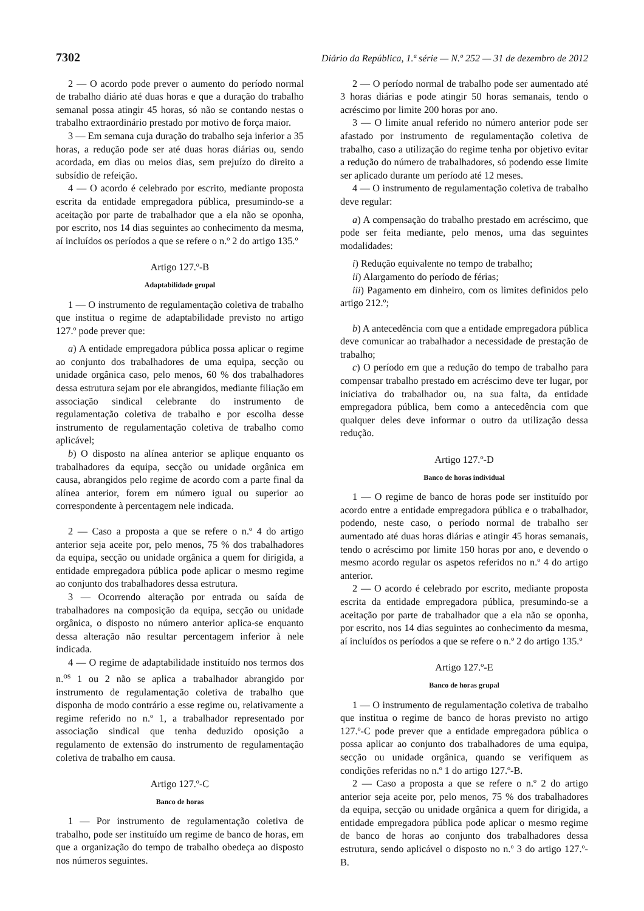7302 Diário da República, 1.ª série — N.º 252 — 31 de dezembro de 2012
2 — O acordo pode prever o aumento do período normal de trabalho diário até duas horas e que a duração do trabalho semanal possa atingir 45 horas, só não se contando nestas o trabalho extraordinário prestado por motivo de força maior.
3 — Em semana cuja duração do trabalho seja inferior a 35 horas, a redução pode ser até duas horas diárias ou, sendo acordada, em dias ou meios dias, sem prejuízo do direito a subsídio de refeição.
4 — O acordo é celebrado por escrito, mediante proposta escrita da entidade empregadora pública, presumindo-se a aceitação por parte de trabalhador que a ela não se oponha, por escrito, nos 14 dias seguintes ao conhecimento da mesma, aí incluídos os períodos a que se refere o n.º 2 do artigo 135.º
Artigo 127.º-B
Adaptabilidade grupal
1 — O instrumento de regulamentação coletiva de trabalho que institua o regime de adaptabilidade previsto no artigo 127.º pode prever que:
a) A entidade empregadora pública possa aplicar o regime ao conjunto dos trabalhadores de uma equipa, secção ou unidade orgânica caso, pelo menos, 60 % dos trabalhadores dessa estrutura sejam por ele abrangidos, mediante filiação em associação sindical celebrante do instrumento de regulamentação coletiva de trabalho e por escolha desse instrumento de regulamentação coletiva de trabalho como aplicável;
b) O disposto na alínea anterior se aplique enquanto os trabalhadores da equipa, secção ou unidade orgânica em causa, abrangidos pelo regime de acordo com a parte final da alínea anterior, forem em número igual ou superior ao correspondente à percentagem nele indicada.
2 — Caso a proposta a que se refere o n.º 4 do artigo anterior seja aceite por, pelo menos, 75 % dos trabalhadores da equipa, secção ou unidade orgânica a quem for dirigida, a entidade empregadora pública pode aplicar o mesmo regime ao conjunto dos trabalhadores dessa estrutura.
3 — Ocorrendo alteração por entrada ou saída de trabalhadores na composição da equipa, secção ou unidade orgânica, o disposto no número anterior aplica-se enquanto dessa alteração não resultar percentagem inferior à nele indicada.
4 — O regime de adaptabilidade instituído nos termos dos n.<sup>os</sup> 1 ou 2 não se aplica a trabalhador abrangido por instrumento de regulamentação coletiva de trabalho que disponha de modo contrário a esse regime ou, relativamente a regime referido no n.º 1, a trabalhador representado por associação sindical que tenha deduzido oposição a regulamento de extensão do instrumento de regulamentação coletiva de trabalho em causa.
Artigo 127.º-C
Banco de horas
1 — Por instrumento de regulamentação coletiva de trabalho, pode ser instituído um regime de banco de horas, em que a organização do tempo de trabalho obedeça ao disposto nos números seguintes.
2 — O período normal de trabalho pode ser aumentado até 3 horas diárias e pode atingir 50 horas semanais, tendo o acréscimo por limite 200 horas por ano.
3 — O limite anual referido no número anterior pode ser afastado por instrumento de regulamentação coletiva de trabalho, caso a utilização do regime tenha por objetivo evitar a redução do número de trabalhadores, só podendo esse limite ser aplicado durante um período até 12 meses.
4 — O instrumento de regulamentação coletiva de trabalho deve regular:
a) A compensação do trabalho prestado em acréscimo, que pode ser feita mediante, pelo menos, uma das seguintes modalidades:
i) Redução equivalente no tempo de trabalho;
ii) Alargamento do período de férias;
iii) Pagamento em dinheiro, com os limites definidos pelo artigo 212.º;
b) A antecedência com que a entidade empregadora pública deve comunicar ao trabalhador a necessidade de prestação de trabalho;
c) O período em que a redução do tempo de trabalho para compensar trabalho prestado em acréscimo deve ter lugar, por iniciativa do trabalhador ou, na sua falta, da entidade empregadora pública, bem como a antecedência com que qualquer deles deve informar o outro da utilização dessa redução.
Artigo 127.º-D
Banco de horas individual
1 — O regime de banco de horas pode ser instituído por acordo entre a entidade empregadora pública e o trabalhador, podendo, neste caso, o período normal de trabalho ser aumentado até duas horas diárias e atingir 45 horas semanais, tendo o acréscimo por limite 150 horas por ano, e devendo o mesmo acordo regular os aspetos referidos no n.º 4 do artigo anterior.
2 — O acordo é celebrado por escrito, mediante proposta escrita da entidade empregadora pública, presumindo-se a aceitação por parte de trabalhador que a ela não se oponha, por escrito, nos 14 dias seguintes ao conhecimento da mesma, aí incluídos os períodos a que se refere o n.º 2 do artigo 135.º
Artigo 127.º-E
Banco de horas grupal
1 — O instrumento de regulamentação coletiva de trabalho que institua o regime de banco de horas previsto no artigo 127.º-C pode prever que a entidade empregadora pública o possa aplicar ao conjunto dos trabalhadores de uma equipa, secção ou unidade orgânica, quando se verifiquem as condições referidas no n.º 1 do artigo 127.º-B.
2 — Caso a proposta a que se refere o n.º 2 do artigo anterior seja aceite por, pelo menos, 75 % dos trabalhadores da equipa, secção ou unidade orgânica a quem for dirigida, a entidade empregadora pública pode aplicar o mesmo regime de banco de horas ao conjunto dos trabalhadores dessa estrutura, sendo aplicável o disposto no n.º 3 do artigo 127.º-B.